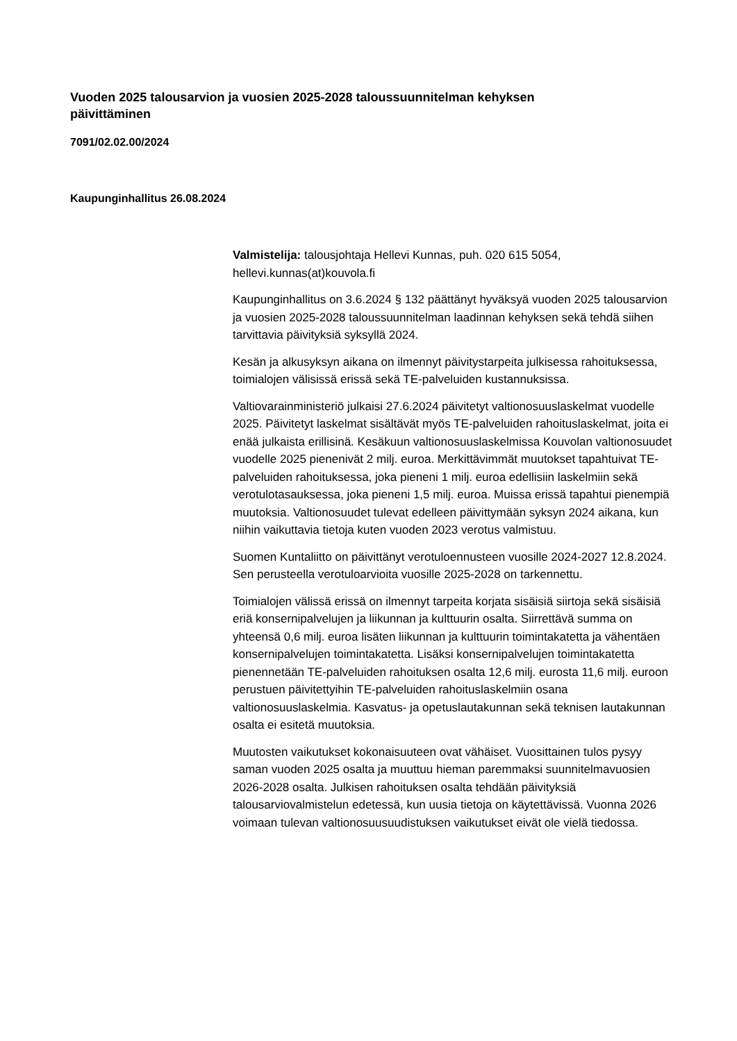Vuoden 2025 talousarvion ja vuosien 2025-2028 taloussuunnitelman kehyksen päivittäminen
7091/02.02.00/2024
Kaupunginhallitus 26.08.2024
Valmistelija: talousjohtaja Hellevi Kunnas, puh. 020 615 5054, hellevi.kunnas(at)kouvola.fi
Kaupunginhallitus on 3.6.2024 § 132 päättänyt hyväksyä vuoden 2025 talousarvion ja vuosien 2025-2028 taloussuunnitelman laadinnan kehyksen sekä tehdä siihen tarvittavia päivityksiä syksyllä 2024.
Kesän ja alkusyksyn aikana on ilmennyt päivitystarpeita julkisessa rahoituksessa, toimialojen välisissä erissä sekä TE-palveluiden kustannuksissa.
Valtiovarainministeriö julkaisi 27.6.2024 päivitetyt valtionosuuslaskelmat vuodelle 2025. Päivitetyt laskelmat sisältävät myös TE-palveluiden rahoituslaskelmat, joita ei enää julkaista erillisinä. Kesäkuun valtionosuuslaskelmissa Kouvolan valtionosuudet vuodelle 2025 pienenivät 2 milj. euroa. Merkittävimmät muutokset tapahtuivat TE-palveluiden rahoituksessa, joka pieneni 1 milj. euroa edellisiin laskelmiin sekä verotulotasauksessa, joka pieneni 1,5 milj. euroa. Muissa erissä tapahtui pienempiä muutoksia. Valtionosuudet tulevat edelleen päivittymään syksyn 2024 aikana, kun niihin vaikuttavia tietoja kuten vuoden 2023 verotus valmistuu.
Suomen Kuntaliitto on päivittänyt verotuloennusteen vuosille 2024-2027 12.8.2024. Sen perusteella verotuloarvioita vuosille 2025-2028 on tarkennettu.
Toimialojen välissä erissä on ilmennyt tarpeita korjata sisäisiä siirtoja sekä sisäisiä eriä konsernipalvelujen ja liikunnan ja kulttuurin osalta. Siirrettävä summa on yhteensä 0,6 milj. euroa lisäten liikunnan ja kulttuurin toimintakatetta ja vähentäen konsernipalvelujen toimintakatetta. Lisäksi konsernipalvelujen toimintakatetta pienennetään TE-palveluiden rahoituksen osalta 12,6 milj. eurosta 11,6 milj. euroon perustuen päivitettyihin TE-palveluiden rahoituslaskelmiin osana valtionosuuslaskelmia. Kasvatus- ja opetuslautakunnan sekä teknisen lautakunnan osalta ei esitetä muutoksia.
Muutosten vaikutukset kokonaisuuteen ovat vähäiset. Vuosittainen tulos pysyy saman vuoden 2025 osalta ja muuttuu hieman paremmaksi suunnitelmavuosien 2026-2028 osalta. Julkisen rahoituksen osalta tehdään päivityksiä talousarviovalmistelun edetessä, kun uusia tietoja on käytettävissä. Vuonna 2026 voimaan tulevan valtionosuusuudistuksen vaikutukset eivät ole vielä tiedossa.